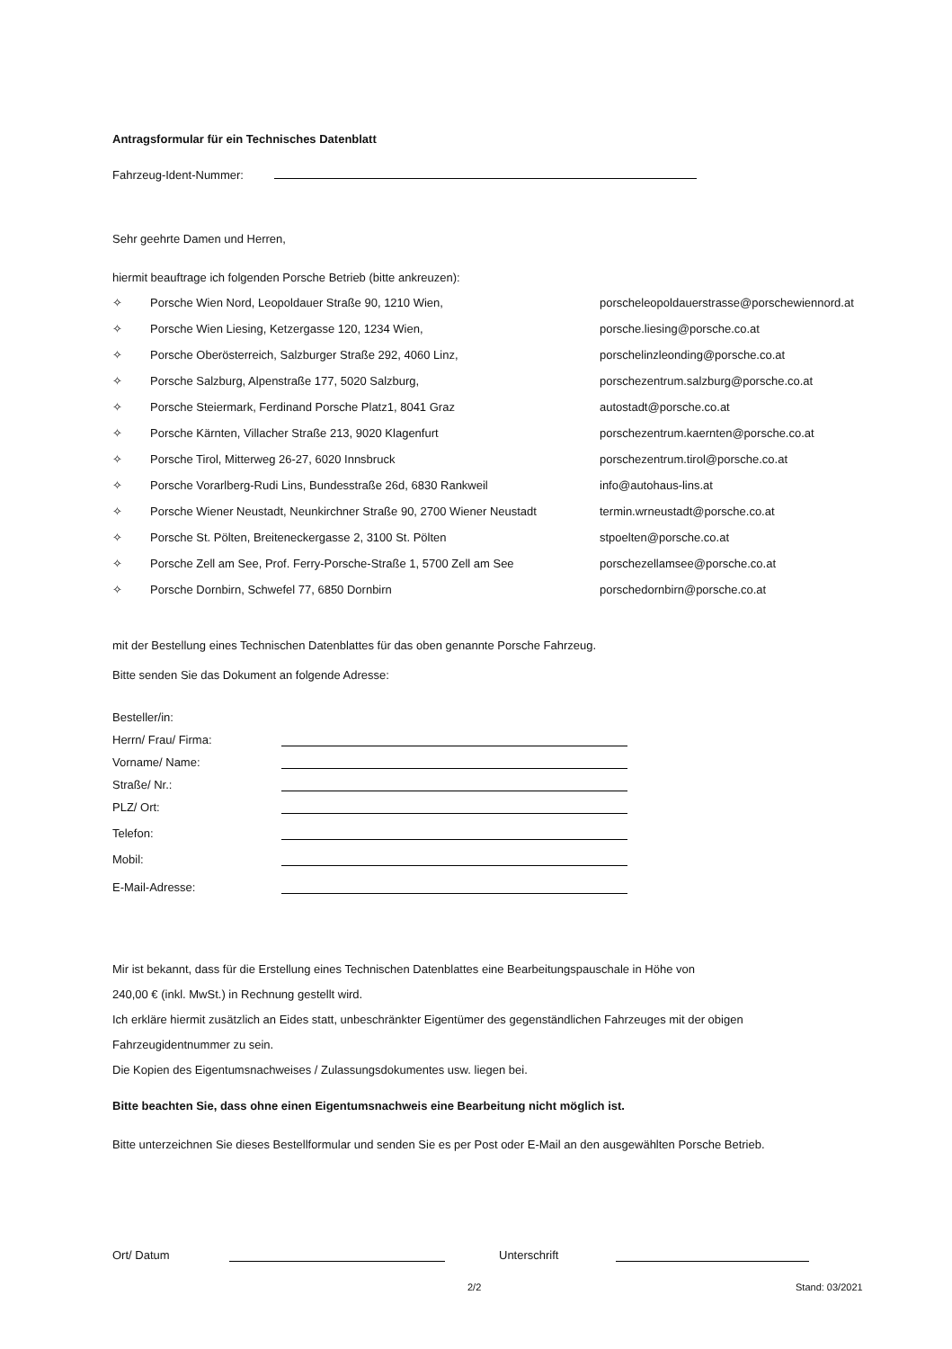Antragsformular für ein Technisches Datenblatt
Fahrzeug-Ident-Nummer:
Sehr geehrte Damen und Herren,
hiermit beauftrage ich folgenden Porsche Betrieb (bitte ankreuzen):
✧ Porsche Wien Nord, Leopoldauer Straße 90, 1210 Wien, porscheleopoldauerstrasse@porschewiennord.at
✧ Porsche Wien Liesing, Ketzergasse 120, 1234 Wien, porsche.liesing@porsche.co.at
✧ Porsche Oberösterreich, Salzburger Straße 292, 4060 Linz, porschelinzleonding@porsche.co.at
✧ Porsche Salzburg, Alpenstraße 177, 5020 Salzburg, porschezentrum.salzburg@porsche.co.at
✧ Porsche Steiermark, Ferdinand Porsche Platz1, 8041 Graz autostadt@porsche.co.at
✧ Porsche Kärnten, Villacher Straße 213, 9020 Klagenfurt porschezentrum.kaernten@porsche.co.at
✧ Porsche Tirol, Mitterweg 26-27, 6020 Innsbruck porschezentrum.tirol@porsche.co.at
✧ Porsche Vorarlberg-Rudi Lins, Bundesstraße 26d, 6830 Rankweil info@autohaus-lins.at
✧ Porsche Wiener Neustadt, Neunkirchner Straße 90, 2700 Wiener Neustadt termin.wrneustadt@porsche.co.at
✧ Porsche St. Pölten, Breiteneckergasse 2, 3100 St. Pölten stpoelten@porsche.co.at
✧ Porsche Zell am See, Prof. Ferry-Porsche-Straße 1, 5700 Zell am See porschezellamsee@porsche.co.at
✧ Porsche Dornbirn, Schwefel 77, 6850 Dornbirn porschedornbirn@porsche.co.at
mit der Bestellung eines Technischen Datenblattes für das oben genannte Porsche Fahrzeug.
Bitte senden Sie das Dokument an folgende Adresse:
Besteller/in:
Herrn/ Frau/ Firma:
Vorname/ Name:
Straße/ Nr.:
PLZ/ Ort:
Telefon:
Mobil:
E-Mail-Adresse:
Mir ist bekannt, dass für die Erstellung eines Technischen Datenblattes eine Bearbeitungspauschale in Höhe von
240,00 € (inkl. MwSt.) in Rechnung gestellt wird.
Ich erkläre hiermit zusätzlich an Eides statt, unbeschränkter Eigentümer des gegenständlichen Fahrzeuges mit der obigen
Fahrzeugidentnummer zu sein.
Die Kopien des Eigentumsnachweises / Zulassungsdokumentes usw. liegen bei.
Bitte beachten Sie, dass ohne einen Eigentumsnachweis eine Bearbeitung nicht möglich ist.
Bitte unterzeichnen Sie dieses Bestellformular und senden Sie es per Post oder E-Mail an den ausgewählten Porsche Betrieb.
Ort/ Datum Unterschrift
2/2 Stand: 03/2021